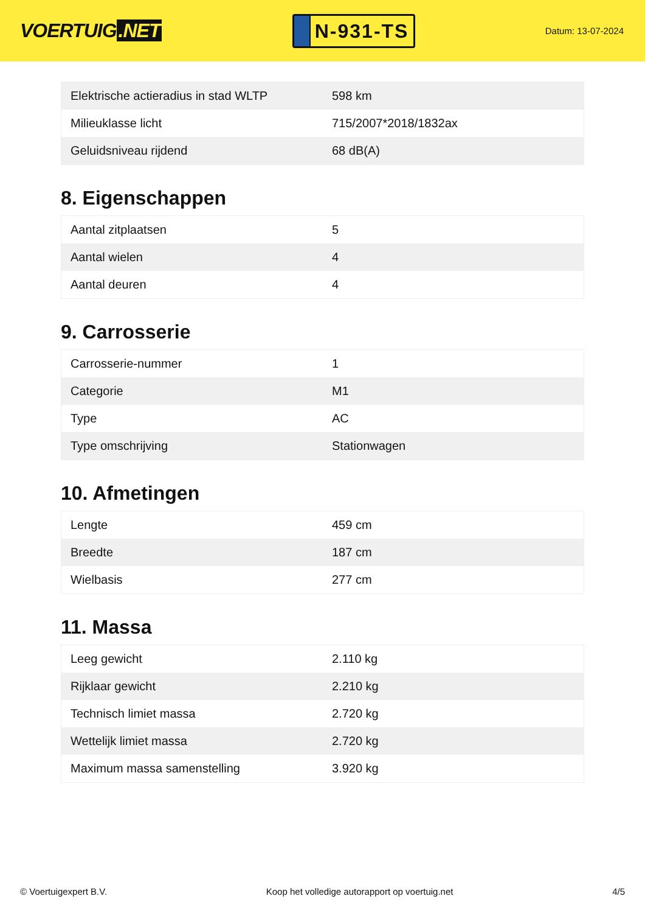VOERTUIG.NET
N-931-TS
Datum: 13-07-2024
| Elektrische actieradius in stad WLTP | 598 km |
| Milieuklasse licht | 715/2007*2018/1832ax |
| Geluidsniveau rijdend | 68 dB(A) |
8. Eigenschappen
| Aantal zitplaatsen | 5 |
| Aantal wielen | 4 |
| Aantal deuren | 4 |
9. Carrosserie
| Carrosserie-nummer | 1 |
| Categorie | M1 |
| Type | AC |
| Type omschrijving | Stationwagen |
10. Afmetingen
| Lengte | 459 cm |
| Breedte | 187 cm |
| Wielbasis | 277 cm |
11. Massa
| Leeg gewicht | 2.110 kg |
| Rijklaar gewicht | 2.210 kg |
| Technisch limiet massa | 2.720 kg |
| Wettelijk limiet massa | 2.720 kg |
| Maximum massa samenstelling | 3.920 kg |
© Voertuigexpert B.V. Koop het volledige autorapport op voertuig.net 4/5